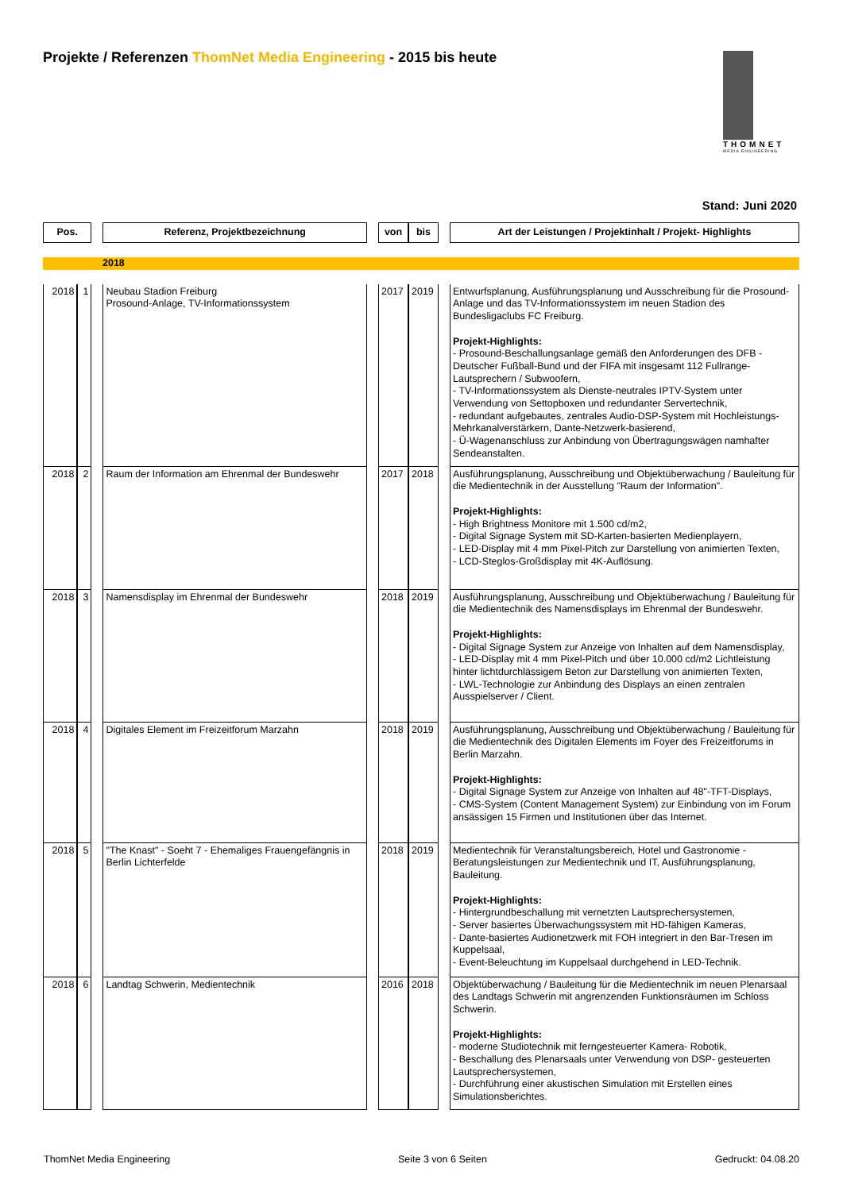Projekte / Referenzen ThomNet Media Engineering - 2015 bis heute
THOMNET
MEDIA ENGINEERING
Stand: Juni 2020
| Pos. | | | Referenz, Projektbezeichnung | | von | bis | | Art der Leistungen / Projektinhalt / Projekt- Highlights |
| 2018 | | | | | | | | |
| 2018 | 1 | | Neubau Stadion Freiburg Prosound-Anlage, TV-Informationssystem | | 2017 | 2019 | | Entwurfsplanung, Ausführungsplanung und Ausschreibung für die Prosound-Anlage und das TV-Informationssystem im neuen Stadion des Bundesligaclubs FC Freiburg. Projekt-Highlights: - Prosound-Beschallungsanlage gemäß den Anforderungen des DFB - Deutscher Fußball-Bund und der FIFA mit insgesamt 112 Fullrange-Lautsprechern / Subwoofern, - TV-Informationssystem als Dienste-neutrales IPTV-System unter Verwendung von Settopboxen und redundanter Servertechnik, - redundant aufgebautes, zentrales Audio-DSP-System mit Hochleistungs-Mehrkanalverstärkern, Dante-Netzwerk-basierend, - Ü-Wagenanschluss zur Anbindung von Übertragungswägen namhafter Sendeanstalten. |
| 2018 | 2 | | Raum der Information am Ehrenmal der Bundeswehr | | 2017 | 2018 | | Ausführungsplanung, Ausschreibung und Objektüberwachung / Bauleitung für die Medientechnik in der Ausstellung "Raum der Information". Projekt-Highlights: - High Brightness Monitore mit 1.500 cd/m2, - Digital Signage System mit SD-Karten-basierten Medienplayern, - LED-Display mit 4 mm Pixel-Pitch zur Darstellung von animierten Texten, - LCD-Steglos-Großdisplay mit 4K-Auflösung. |
| 2018 | 3 | | Namensdisplay im Ehrenmal der Bundeswehr | | 2018 | 2019 | | Ausführungsplanung, Ausschreibung und Objektüberwachung / Bauleitung für die Medientechnik des Namensdisplays im Ehrenmal der Bundeswehr. Projekt-Highlights: - Digital Signage System zur Anzeige von Inhalten auf dem Namensdisplay, - LED-Display mit 4 mm Pixel-Pitch und über 10.000 cd/m2 Lichtleistung hinter lichtdurchlässigem Beton zur Darstellung von animierten Texten, - LWL-Technologie zur Anbindung des Displays an einen zentralen Ausspielserver / Client. |
| 2018 | 4 | | Digitales Element im Freizeitforum Marzahn | | 2018 | 2019 | | Ausführungsplanung, Ausschreibung und Objektüberwachung / Bauleitung für die Medientechnik des Digitalen Elements im Foyer des Freizeitforums in Berlin Marzahn. Projekt-Highlights: - Digital Signage System zur Anzeige von Inhalten auf 48"-TFT-Displays, - CMS-System (Content Management System) zur Einbindung von im Forum ansässigen 15 Firmen und Institutionen über das Internet. |
| 2018 | 5 | | "The Knast" - Soeht 7 - Ehemaliges Frauengefängnis in Berlin Lichterfelde | | 2018 | 2019 | | Medientechnik für Veranstaltungsbereich, Hotel und Gastronomie - Beratungsleistungen zur Medientechnik und IT, Ausführungsplanung, Bauleitung. Projekt-Highlights: - Hintergrundbeschallung mit vernetzten Lautsprechersystemen, - Server basiertes Überwachungssystem mit HD-fähigen Kameras, - Dante-basiertes Audionetzwerk mit FOH integriert in den Bar-Tresen im Kuppelsaal, - Event-Beleuchtung im Kuppelsaal durchgehend in LED-Technik. |
| 2018 | 6 | | Landtag Schwerin, Medientechnik | | 2016 | 2018 | | Objektüberwachung / Bauleitung für die Medientechnik im neuen Plenarsaal des Landtags Schwerin mit angrenzenden Funktionsräumen im Schloss Schwerin. Projekt-Highlights: - moderne Studiotechnik mit ferngesteuerter Kamera- Robotik, - Beschallung des Plenarsaals unter Verwendung von DSP- gesteuerten Lautsprechersystemen, - Durchführung einer akustischen Simulation mit Erstellen eines Simulationsberichtes. |
ThomNet Media Engineering Seite 3 von 6 Seiten Gedruckt: 04.08.20